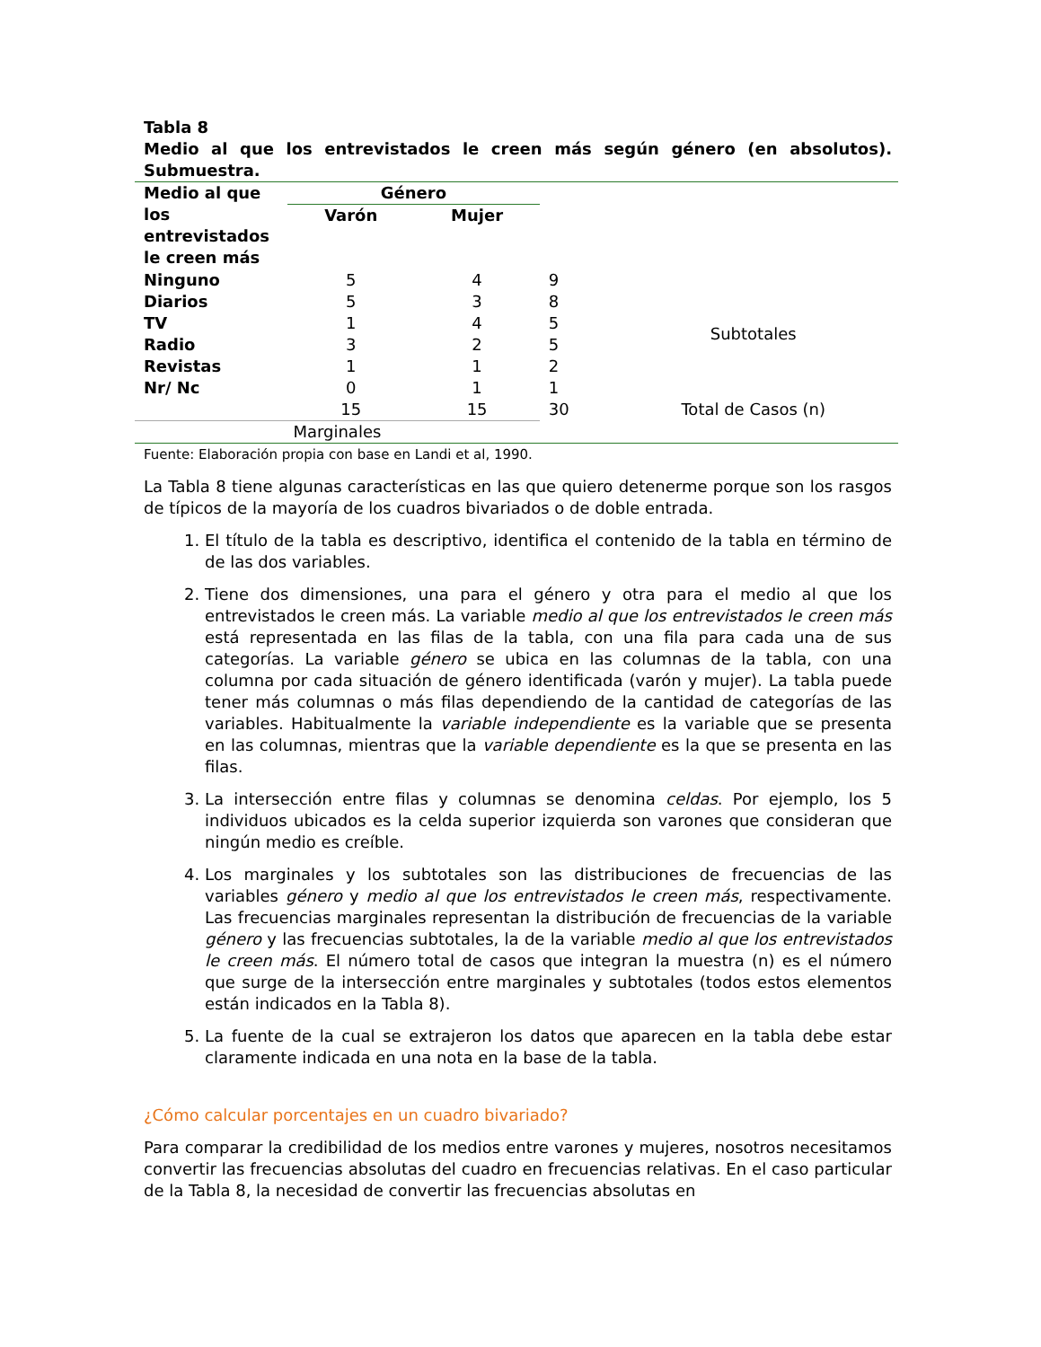Tabla 8
Medio al que los entrevistados le creen más según género (en absolutos). Submuestra.
| Medio al que los entrevistados le creen más | Género | | | |
| | Varón | Mujer | | |
| Ninguno | 5 | 4 | 9 | Subtotales |
| Diarios | 5 | 3 | 8 | |
| TV | 1 | 4 | 5 | |
| Radio | 3 | 2 | 5 | |
| Revistas | 1 | 1 | 2 | |
| Nr/ Nc | 0 | 1 | 1 | |
| | 15 | 15 | 30 | Total de Casos (n) |
| Marginales | | | | |
Fuente: Elaboración propia con base en Landi et al, 1990.
La Tabla 8 tiene algunas características en las que quiero detenerme porque son los rasgos de típicos de la mayoría de los cuadros bivariados o de doble entrada.
1. El título de la tabla es descriptivo, identifica el contenido de la tabla en término de de las dos variables.
2. Tiene dos dimensiones, una para el género y otra para el medio al que los entrevistados le creen más. La variable medio al que los entrevistados le creen más está representada en las filas de la tabla, con una fila para cada una de sus categorías. La variable género se ubica en las columnas de la tabla, con una columna por cada situación de género identificada (varón y mujer). La tabla puede tener más columnas o más filas dependiendo de la cantidad de categorías de las variables. Habitualmente la variable independiente es la variable que se presenta en las columnas, mientras que la variable dependiente es la que se presenta en las filas.
3. La intersección entre filas y columnas se denomina celdas. Por ejemplo, los 5 individuos ubicados es la celda superior izquierda son varones que consideran que ningún medio es creíble.
4. Los marginales y los subtotales son las distribuciones de frecuencias de las variables género y medio al que los entrevistados le creen más, respectivamente. Las frecuencias marginales representan la distribución de frecuencias de la variable género y las frecuencias subtotales, la de la variable medio al que los entrevistados le creen más. El número total de casos que integran la muestra (n) es el número que surge de la intersección entre marginales y subtotales (todos estos elementos están indicados en la Tabla 8).
5. La fuente de la cual se extrajeron los datos que aparecen en la tabla debe estar claramente indicada en una nota en la base de la tabla.
¿Cómo calcular porcentajes en un cuadro bivariado?
Para comparar la credibilidad de los medios entre varones y mujeres, nosotros necesitamos convertir las frecuencias absolutas del cuadro en frecuencias relativas. En el caso particular de la Tabla 8, la necesidad de convertir las frecuencias absolutas en